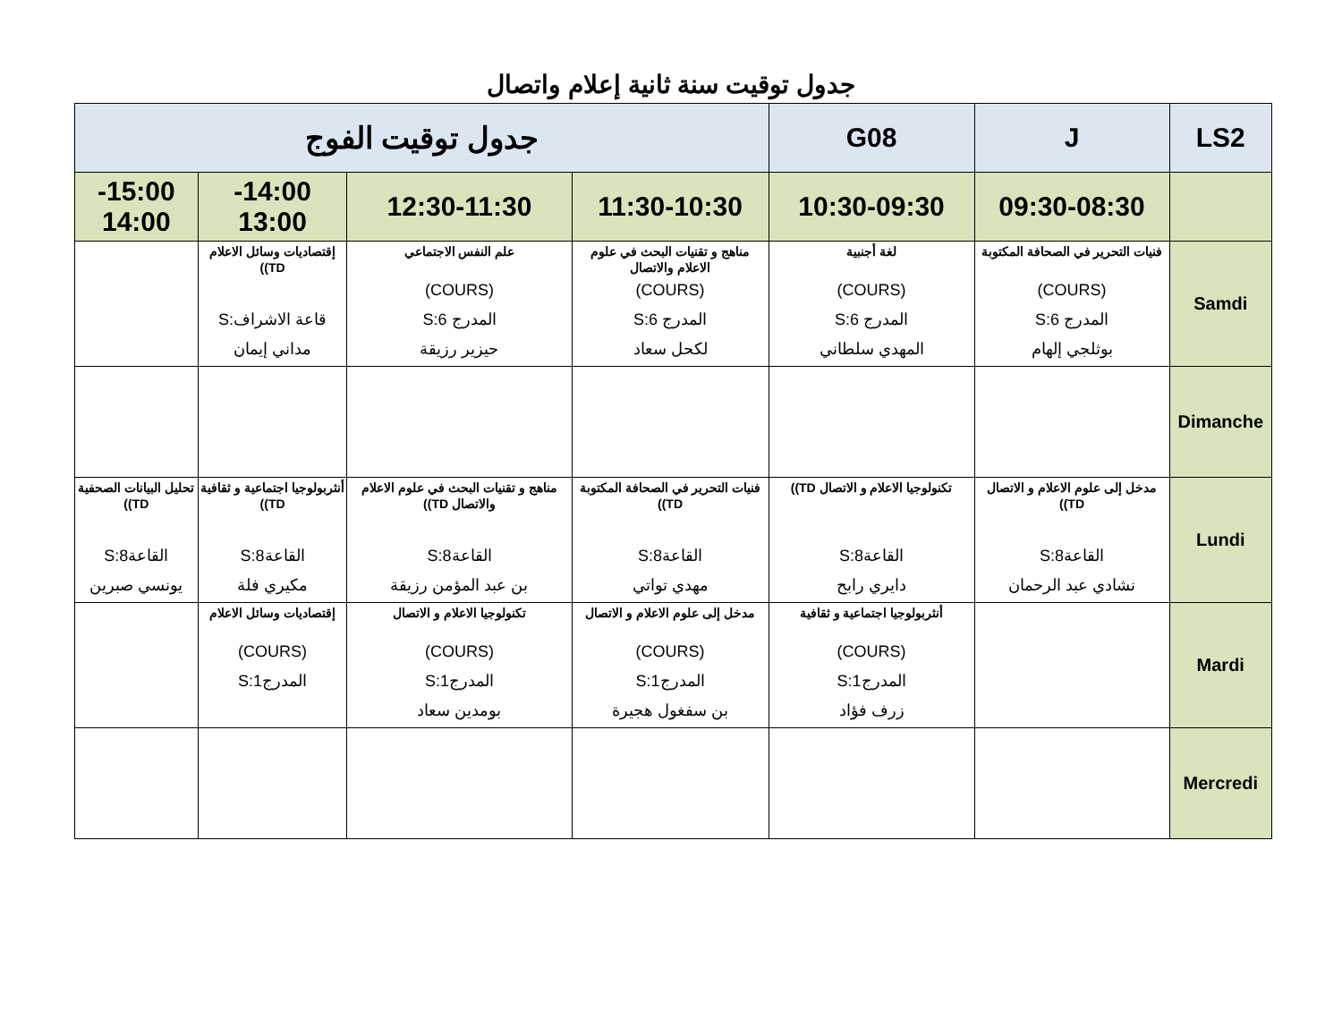جدول توقيت سنة ثانية إعلام واتصال
| LS2 | J | G08 | جدول توقيت الفوج | | | |
| | 09:30-08:30 | 10:30-09:30 | 11:30-10:30 | 12:30-11:30 | 14:00- 13:00 | 15:00- 14:00 |
| Samdi | فنيات التحرير في الصحافة المكتوبة (COURS) المدرج S:6 بوثلجي إلهام | لغة أجنبية (COURS) المدرج S:6 المهدي سلطاني | مناهج و تقنيات البحث في علوم الاعلام والاتصال (COURS) المدرج S:6 لكحل سعاد | علم النفس الاجتماعي (COURS) المدرج S:6 حيزير رزيقة | إقتصاديات وسائل الاعلام TD)) قاعة الاشراف:S مداني إيمان | |
| Dimanche | | | | | | |
| Lundi | مدخل إلى علوم الاعلام و الاتصال TD)) القاعة8:S نشادي عبد الرحمان | تكنولوجيا الاعلام و الاتصال TD)) القاعة8:S دايري رابح | فنيات التحرير في الصحافة المكتوبة TD)) القاعة8:S مهدي تواتي | مناهج و تقنيات البحث في علوم الاعلام والاتصال TD)) القاعة8:S بن عبد المؤمن رزيقة | أنثربولوجيا اجتماعية و ثقافية TD)) القاعة8:S مكيري فلة | تحليل البيانات الصحفية TD)) القاعة8:S يونسي صبرين |
| Mardi | | أنثربولوجيا اجتماعية و ثقافية (COURS) المدرج1:S زرف فؤاد | مدخل إلى علوم الاعلام و الاتصال (COURS) المدرج1:S بن سفغول هجيرة | تكنولوجيا الاعلام و الاتصال (COURS) المدرج1:S بومدين سعاد | إقتصاديات وسائل الاعلام (COURS) المدرج1:S | |
| Mercredi | | | | | | |